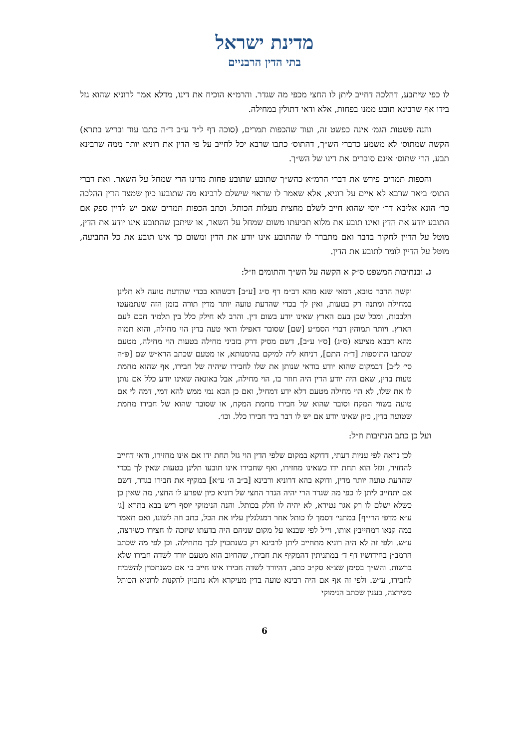מדינת ישראל
בתי הדין הרבניים
לו כפי שיתבע, דהלכה דחייב ליתן לו החצי מכפי מה שגדר. והרמ״א הוכיח את דינו, מדלא אמר לרוניא שהוא גזל בידו אף שרבינא תובע ממנו בפחות, אלא ודאי דתולין במחילה.
והנה פשטות הגמ׳ אינה כפשט זה, ועוד שהכפות תמרים, (סוכה דף ל״ד ע״ב ד״ה כתבו עוד ובריש בתרא) הקשה שמתוס׳ לא משמע כדברי הש״ך, דהתוס׳ כתבו שרבא יכל לחייב על פי הדין את רוניא יותר ממה שרבינא תבע, הרי שתוס׳ אינם סוברים את דינו של הש״ך.
והכפות תמרים פירש את דברי הרמ״א כהש״ך שתובע שתובע פחות מדינו הרי שמחל על השאר. ואת דברי התוס׳ ביאר שרבא לא איים על רוניא, אלא שאמר לו שראוי שישלם לרבינא מה שתובעו כיון שמצד הדין ההלכה כר׳ הונא אליבא דר׳ יוסי שהוא חייב לשלם מחצית מעלות הכותל. וכתב הכפות תמרים שאם יש לדיין ספק אם התובע יודע את הדין ואינו תובע את מלוא תביעתו משום שמחל על השאר, או שיתכן שהתובע אינו יודע את הדין, מוטל על הדיין לחקור בדבר ואם מתברר לו שהתובע אינו יודע את הדין ומשום כך אינו תובע את כל התביעה, מוטל על הדיין לומר לתובע את הדין.
ג. ובנתיבות המשפט ס״ק א הקשה על הש״ך והתומים וז״ל:
וקשה הדבר טובא, דמאי שנא מהא דב״מ דף ס״ג [ע״ב] דכשהוא בכדי שהדעת טועה לא תלינן במחילה ומתנה רק בטעות, ואין לך בכדי שהדעת טועה יותר מדין תורה בזמן הזה שנתמעטו הלבבות, ומכל שכן בעם הארץ שאינו יודע בשום דין. והרב לא חילק כלל בין תלמיד חכם לעם הארץ. ויותר תמוהין דברי הסמ״ע [שם] שסובר דאפילו ודאי טעה בדין הוי מחילה, והוא תמוה מהא דבבא מציעא (ס״ג) [ס״ו ע״ב], דשם מסיק דרק בזביני מחילה בטעות הוי מחילה, מטעם שכתבו התוספות [ד״ה התם], דניחא ליה למיקם בהימנותא, או מטעם שכתב הרא״ש שם [פ״ה סי׳ ל״ב] דבמקום שהוא יודע בודאי שנותן את שלו לחבירו שיהיה של חבירו, אף שהוא מחמת טעות בדין, שאם היה יודע הדין היה חוזר בו, הוי מחילה, אבל באונאה שאינו יודע כלל אם נותן לו את שלו, לא הוי מחילה מטעם דלא ידע דמחיל, ואם כן הכא נמי ממש להא דמי, דמה לי אם טועה בשווי המקח וסובר שהוא של חבירו מחמת המקח, או שסובר שהוא של חבירו מחמת שטועה בדין, כיון שאינו יודע אם יש לו דבר ביד חבירו כלל. וכו׳.
ועל כן כתב הנתיבות וז״ל:
לכן נראה לפי עניות דעתי, דדוקא במקום שלפי הדין הוי גזל תחת ידו אם אינו מחזירו, ודאי דחייב להחזיר, וגזל הוא תחת ידו כשאינו מחזירו, ואף שחבירו אינו תובעו תלינן בטעות שאין לך בכדי שהדעת טועה יותר מדין, ודוקא בהא דרוניא ורבינא [ב״ב ה׳ ע״א] במקיף את חבירו בגדר, דשם אם יתחייב ליתן לו כפי מה שגדר הרי יהיה הגדר החצי של רוניא כיון שפרע לו החצי, מה שאין כן כשלא ישלם לו רק אגר נטירא, לא יהיה לו חלק בכותל. והנה הנימוקי יוסף ריש בבא בתרא [ג׳ ע״א מדפי הרי״ף] במתני׳ דסמך לו כותל אחר דמגלגלין עליו את הכל, כתב וזה לשונו, ואם תאמר במה קנאו דמחייבין אותו, וי״ל לפי שבנאו על מקום שניהם היה בדעתו שיזכה לו חצירו כשירצה, ע״ש. ולפי זה לא היה רוניא מתחייב ליתן לרבינא רק כשנתכוין לכך מתחילה. וכן לפי מה שכתב הרמב״ן בחידושיו דף ד׳ במתניתין דהמקיף את חבירו, שהחיוב הוא מטעם יורד לשדה חבירו שלא ברשות. והש״ך בסימן שצ״א סק״ב כתב, דהיורד לשדה חבירו אינו חייב כי אם כשנתכוין להשביח לחבירו, ע״ש. ולפי זה אף אם היה רבינא טועה בדין מעיקרא ולא נתכוין להקנות לרוניא הכותל כשירצה, בענין שכתב הנימוקי
6